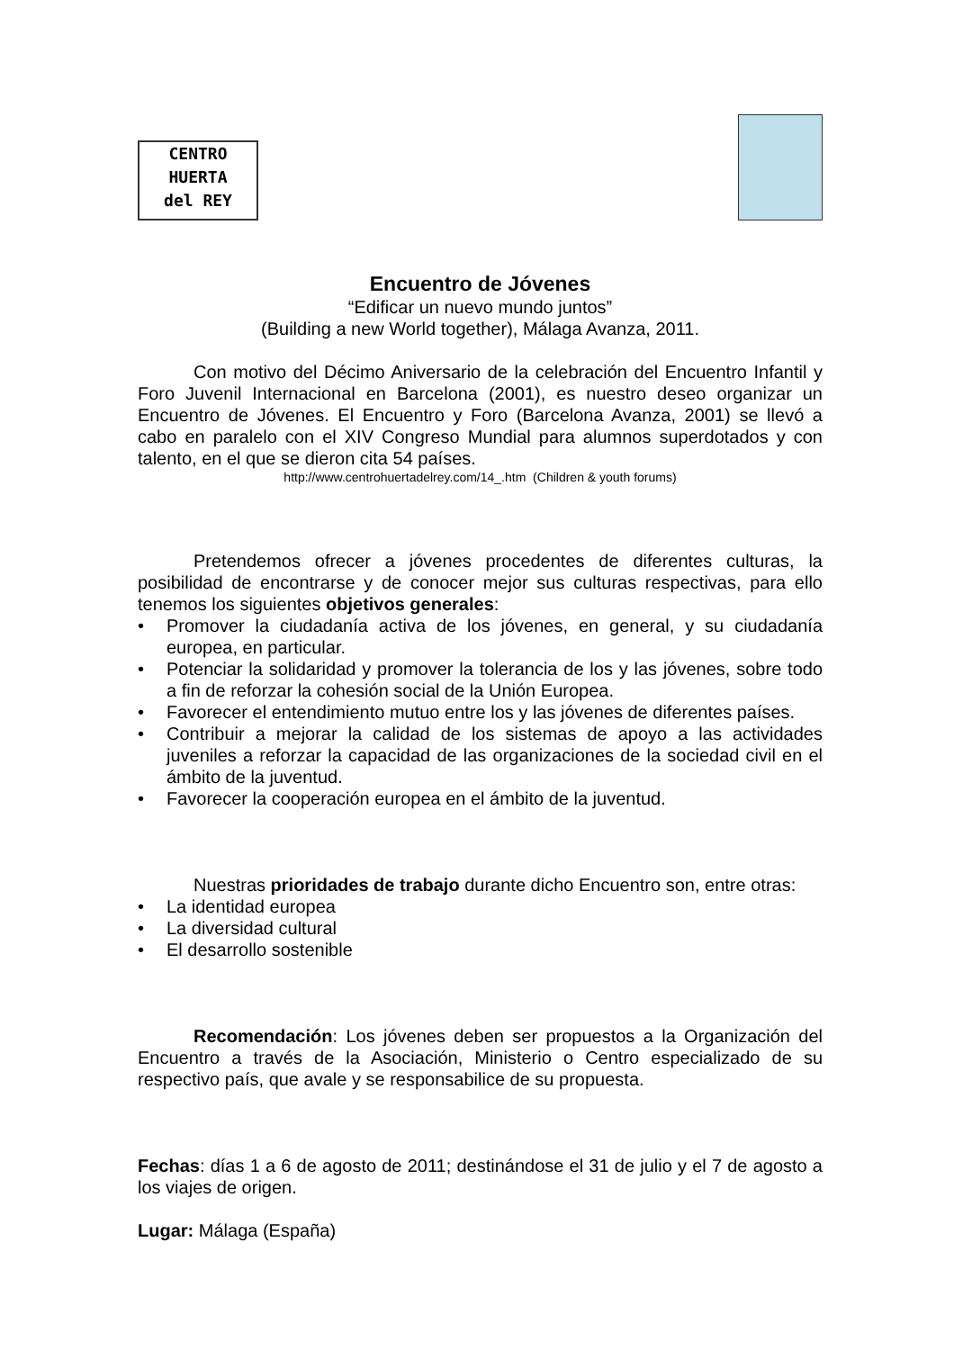CENTRO
HUERTA
del REY
Encuentro de Jóvenes
“Edificar un nuevo mundo juntos”
(Building a new World together), Málaga Avanza, 2011.
Con motivo del Décimo Aniversario de la celebración del Encuentro Infantil y Foro Juvenil Internacional en Barcelona (2001), es nuestro deseo organizar un Encuentro de Jóvenes. El Encuentro y Foro (Barcelona Avanza, 2001) se llevó a cabo en paralelo con el XIV Congreso Mundial para alumnos superdotados y con talento, en el que se dieron cita 54 países.
http://www.centrohuertadelrey.com/14_.htm (Children & youth forums)
Pretendemos ofrecer a jóvenes procedentes de diferentes culturas, la posibilidad de encontrarse y de conocer mejor sus culturas respectivas, para ello tenemos los siguientes objetivos generales:
• Promover la ciudadanía activa de los jóvenes, en general, y su ciudadanía europea, en particular.
• Potenciar la solidaridad y promover la tolerancia de los y las jóvenes, sobre todo a fin de reforzar la cohesión social de la Unión Europea.
• Favorecer el entendimiento mutuo entre los y las jóvenes de diferentes países.
• Contribuir a mejorar la calidad de los sistemas de apoyo a las actividades juveniles a reforzar la capacidad de las organizaciones de la sociedad civil en el ámbito de la juventud.
• Favorecer la cooperación europea en el ámbito de la juventud.
Nuestras prioridades de trabajo durante dicho Encuentro son, entre otras:
• La identidad europea
• La diversidad cultural
• El desarrollo sostenible
Recomendación: Los jóvenes deben ser propuestos a la Organización del Encuentro a través de la Asociación, Ministerio o Centro especializado de su respectivo país, que avale y se responsabilice de su propuesta.
Fechas: días 1 a 6 de agosto de 2011; destinándose el 31 de julio y el 7 de agosto a los viajes de origen.
Lugar: Málaga (España)